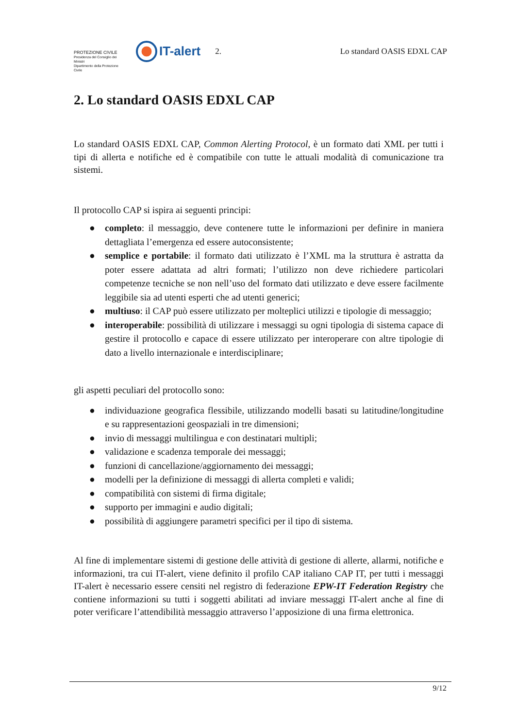PROTEZIONE CIVILE
Presidenza del Consiglio dei Ministri
Dipartimento della Protezione Civile
IT-alert
2. Lo standard OASIS EDXL CAP
2. Lo standard OASIS EDXL CAP
Lo standard OASIS EDXL CAP, Common Alerting Protocol, è un formato dati XML per tutti i tipi di allerta e notifiche ed è compatibile con tutte le attuali modalità di comunicazione tra sistemi.
Il protocollo CAP si ispira ai seguenti principi:
● completo: il messaggio, deve contenere tutte le informazioni per definire in maniera dettagliata l’emergenza ed essere autoconsistente;
● semplice e portabile: il formato dati utilizzato è l’XML ma la struttura è astratta da poter essere adattata ad altri formati; l’utilizzo non deve richiedere particolari competenze tecniche se non nell’uso del formato dati utilizzato e deve essere facilmente leggibile sia ad utenti esperti che ad utenti generici;
● multiuso: il CAP può essere utilizzato per molteplici utilizzi e tipologie di messaggio;
● interoperabile: possibilità di utilizzare i messaggi su ogni tipologia di sistema capace di gestire il protocollo e capace di essere utilizzato per interoperare con altre tipologie di dato a livello internazionale e interdisciplinare;
gli aspetti peculiari del protocollo sono:
● individuazione geografica flessibile, utilizzando modelli basati su latitudine/longitudine e su rappresentazioni geospaziali in tre dimensioni;
● invio di messaggi multilingua e con destinatari multipli;
● validazione e scadenza temporale dei messaggi;
● funzioni di cancellazione/aggiornamento dei messaggi;
● modelli per la definizione di messaggi di allerta completi e validi;
● compatibilità con sistemi di firma digitale;
● supporto per immagini e audio digitali;
● possibilità di aggiungere parametri specifici per il tipo di sistema.
Al fine di implementare sistemi di gestione delle attività di gestione di allerte, allarmi, notifiche e informazioni, tra cui IT-alert, viene definito il profilo CAP italiano CAP IT, per tutti i messaggi IT-alert è necessario essere censiti nel registro di federazione EPW-IT Federation Registry che contiene informazioni su tutti i soggetti abilitati ad inviare messaggi IT-alert anche al fine di poter verificare l’attendibilità messaggio attraverso l’apposizione di una firma elettronica.
9/12